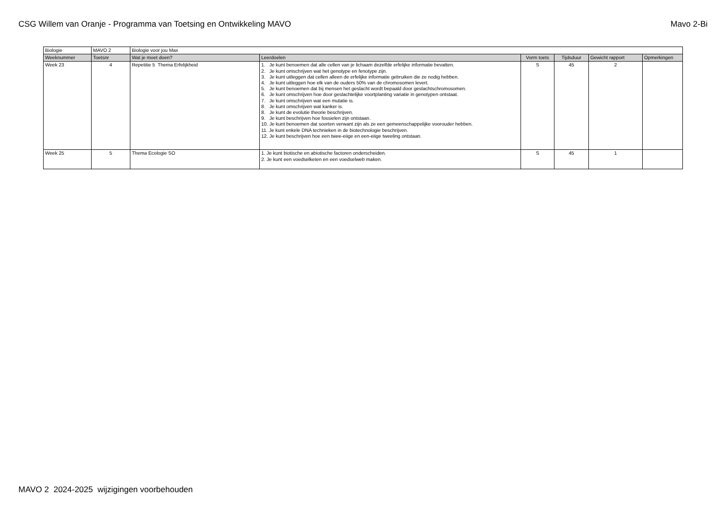CSG Willem van Oranje - Programma van Toetsing en Ontwikkeling MAVO Mavo 2-Bi
| Biologie | MAVO 2 | Biologie voor jou Max | | | | | |
| Weeknummer | Toetsnr | Wat je moet doen? | Leerdoelen | Vorm toets | Tijdsduur | Gewicht rapport | Opmerkingen |
| Week 23 | 4 | Repetitie 5 Thema Erfelijkheid | 1. Je kunt benoemen dat alle cellen van je lichaam dezelfde erfelijke informatie bevatten. 2. Je kunt omschrijven wat het genotype en fenotype zijn. 3. Je kunt uitleggen dat cellen alleen de erfelijke informatie gebruiken die ze nodig hebben. 4. Je kunt uitleggen hoe elk van de ouders 50% van de chromosomen levert. 5. Je kunt benoemen dat bij mensen het geslacht wordt bepaald door geslachtschromosomen. 6. Je kunt omschrijven hoe door geslachtelijke voortplanting variatie in genotypen ontstaat. 7. Je kunt omschrijven wat een mutatie is. 8. Je kunt omschrijven wat kanker is. 8. Je kunt de evolutie theorie beschrijven. 9. Je kunt beschrijven hoe fossielen zijn ontstaan. 10. Je kunt benoemen dat soorten verwant zijn als ze een gemeenschappelijke voorouder hebben. 11. Je kunt enkele DNA technieken in de biotechnologie beschrijven. 12. Je kunt beschrijven hoe een twee-eiige en een-eiige tweeling ontstaan. | S | 45 | 2 | |
| Week 25 | 5 | Thema Ecologie SO | 1. Je kunt biotische en abiotische factoren onderscheiden. 2. Je kunt een voedselketen en een voedselweb maken. | S | 45 | 1 | |
MAVO 2 2024-2025 wijzigingen voorbehouden